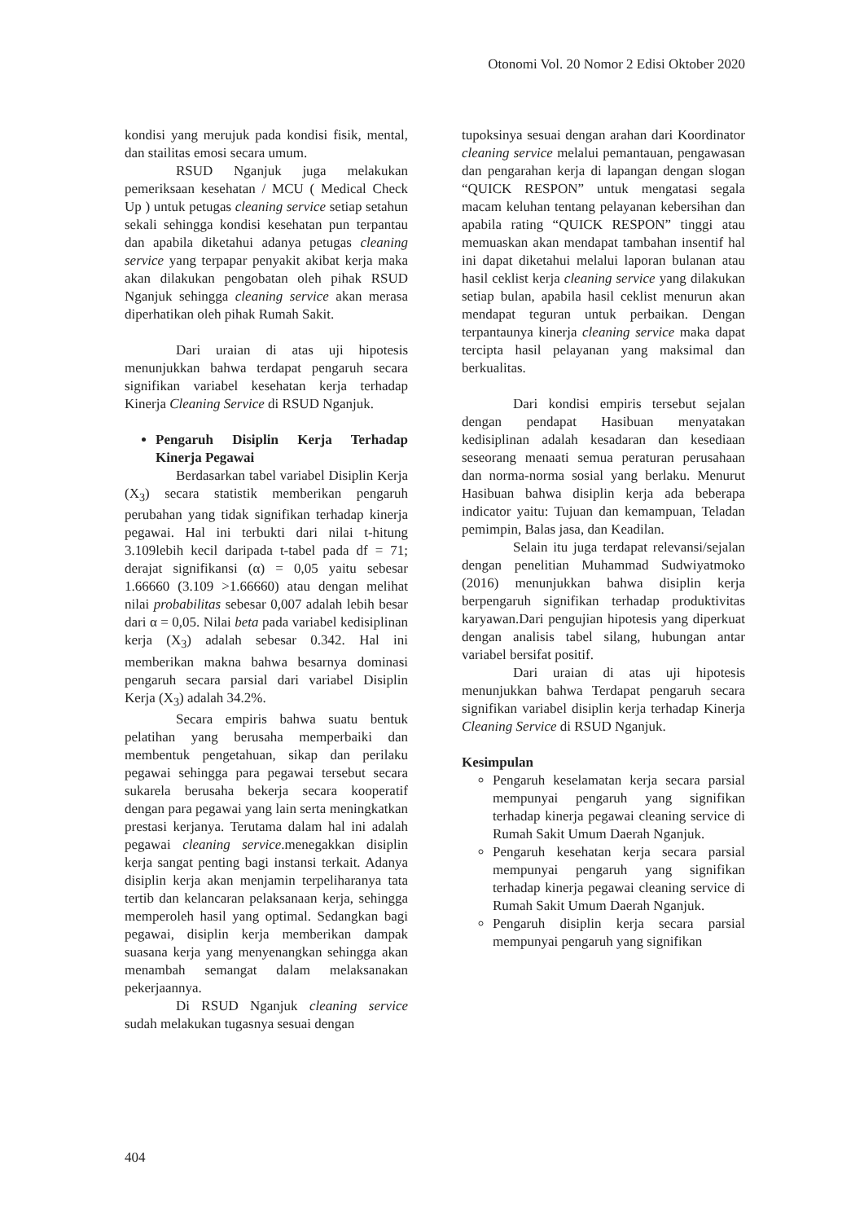Otonomi Vol. 20 Nomor 2 Edisi Oktober 2020
kondisi yang merujuk pada kondisi fisik, mental, dan stailitas emosi secara umum.
RSUD Nganjuk juga melakukan pemeriksaan kesehatan / MCU ( Medical Check Up ) untuk petugas cleaning service setiap setahun sekali sehingga kondisi kesehatan pun terpantau dan apabila diketahui adanya petugas cleaning service yang terpapar penyakit akibat kerja maka akan dilakukan pengobatan oleh pihak RSUD Nganjuk sehingga cleaning service akan merasa diperhatikan oleh pihak Rumah Sakit.
Dari uraian di atas uji hipotesis menunjukkan bahwa terdapat pengaruh secara signifikan variabel kesehatan kerja terhadap Kinerja Cleaning Service di RSUD Nganjuk.
Pengaruh Disiplin Kerja Terhadap Kinerja Pegawai
Berdasarkan tabel variabel Disiplin Kerja (X<sub>3</sub>) secara statistik memberikan pengaruh perubahan yang tidak signifikan terhadap kinerja pegawai. Hal ini terbukti dari nilai t-hitung 3.109lebih kecil daripada t-tabel pada df = 71; derajat signifikansi (α) = 0,05 yaitu sebesar 1.66660 (3.109 >1.66660) atau dengan melihat nilai probabilitas sebesar 0,007 adalah lebih besar dari α = 0,05. Nilai beta pada variabel kedisiplinan kerja (X<sub>3</sub>) adalah sebesar 0.342. Hal ini memberikan makna bahwa besarnya dominasi pengaruh secara parsial dari variabel Disiplin Kerja (X<sub>3</sub>) adalah 34.2%.
Secara empiris bahwa suatu bentuk pelatihan yang berusaha memperbaiki dan membentuk pengetahuan, sikap dan perilaku pegawai sehingga para pegawai tersebut secara sukarela berusaha bekerja secara kooperatif dengan para pegawai yang lain serta meningkatkan prestasi kerjanya. Terutama dalam hal ini adalah pegawai cleaning service.menegakkan disiplin kerja sangat penting bagi instansi terkait. Adanya disiplin kerja akan menjamin terpeliharanya tata tertib dan kelancaran pelaksanaan kerja, sehingga memperoleh hasil yang optimal. Sedangkan bagi pegawai, disiplin kerja memberikan dampak suasana kerja yang menyenangkan sehingga akan menambah semangat dalam melaksanakan pekerjaannya.
Di RSUD Nganjuk cleaning service sudah melakukan tugasnya sesuai dengan
tupoksinya sesuai dengan arahan dari Koordinator cleaning service melalui pemantauan, pengawasan dan pengarahan kerja di lapangan dengan slogan “QUICK RESPON” untuk mengatasi segala macam keluhan tentang pelayanan kebersihan dan apabila rating “QUICK RESPON” tinggi atau memuaskan akan mendapat tambahan insentif hal ini dapat diketahui melalui laporan bulanan atau hasil ceklist kerja cleaning service yang dilakukan setiap bulan, apabila hasil ceklist menurun akan mendapat teguran untuk perbaikan. Dengan terpantaunya kinerja cleaning service maka dapat tercipta hasil pelayanan yang maksimal dan berkualitas.
Dari kondisi empiris tersebut sejalan dengan pendapat Hasibuan menyatakan kedisiplinan adalah kesadaran dan kesediaan seseorang menaati semua peraturan perusahaan dan norma-norma sosial yang berlaku. Menurut Hasibuan bahwa disiplin kerja ada beberapa indicator yaitu: Tujuan dan kemampuan, Teladan pemimpin, Balas jasa, dan Keadilan.
Selain itu juga terdapat relevansi/sejalan dengan penelitian Muhammad Sudwiyatmoko (2016) menunjukkan bahwa disiplin kerja berpengaruh signifikan terhadap produktivitas karyawan.Dari pengujian hipotesis yang diperkuat dengan analisis tabel silang, hubungan antar variabel bersifat positif.
Dari uraian di atas uji hipotesis menunjukkan bahwa Terdapat pengaruh secara signifikan variabel disiplin kerja terhadap Kinerja Cleaning Service di RSUD Nganjuk.
Kesimpulan
Pengaruh keselamatan kerja secara parsial mempunyai pengaruh yang signifikan terhadap kinerja pegawai cleaning service di Rumah Sakit Umum Daerah Nganjuk.
Pengaruh kesehatan kerja secara parsial mempunyai pengaruh yang signifikan terhadap kinerja pegawai cleaning service di Rumah Sakit Umum Daerah Nganjuk.
Pengaruh disiplin kerja secara parsial mempunyai pengaruh yang signifikan
404